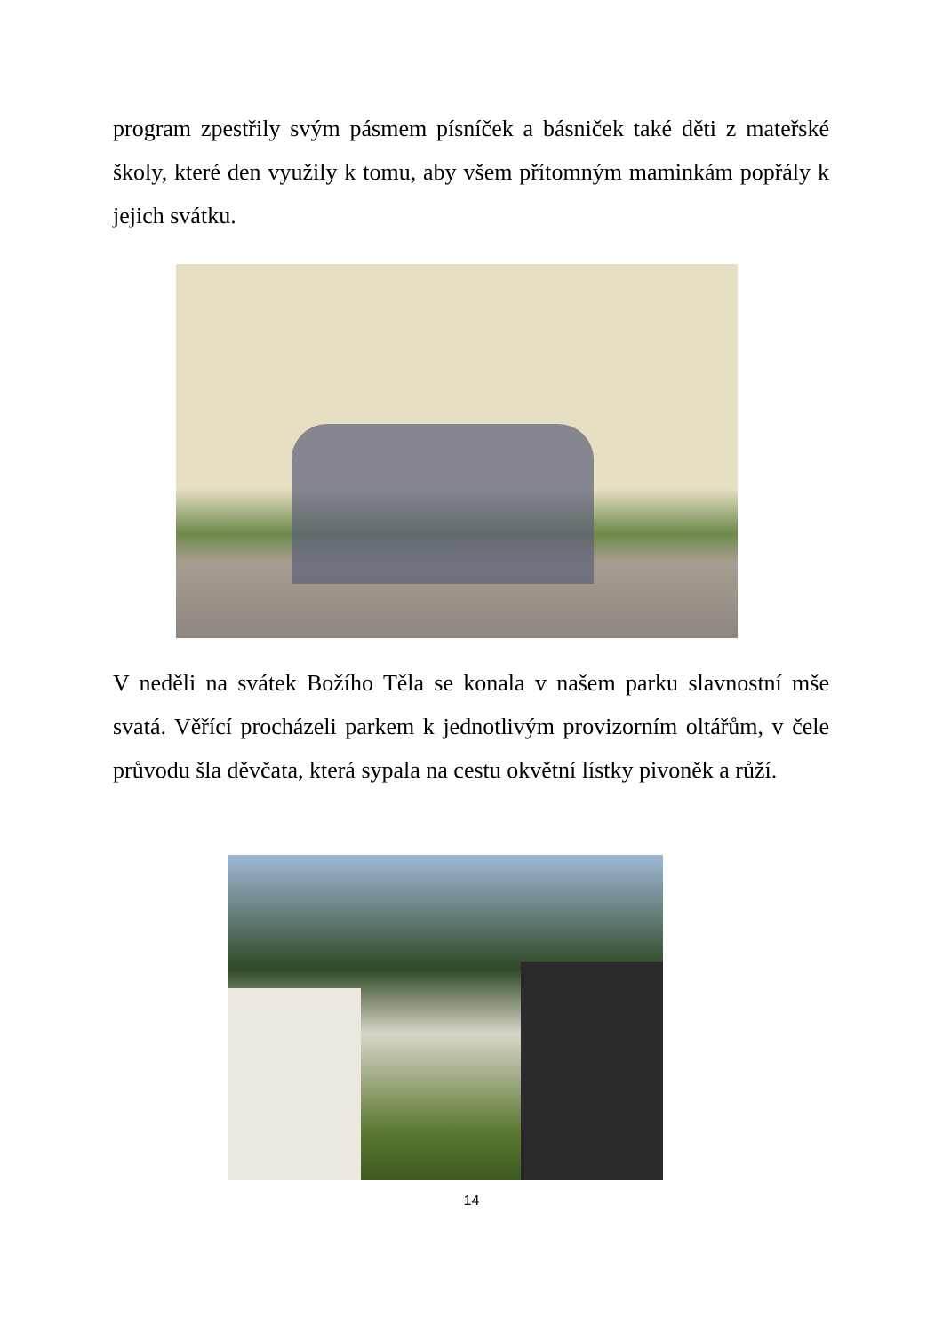program zpestřily svým pásmem písníček a básniček také děti z mateřské školy, které den využily k tomu, aby všem přítomným maminkám popřály k jejich svátku.
V neděli na svátek Božího Těla se konala v našem parku slavnostní mše svatá. Věřící procházeli parkem k jednotlivým provizorním oltářům, v čele průvodu šla děvčata, která sypala na cestu okvětní lístky pivoněk a růží.
14